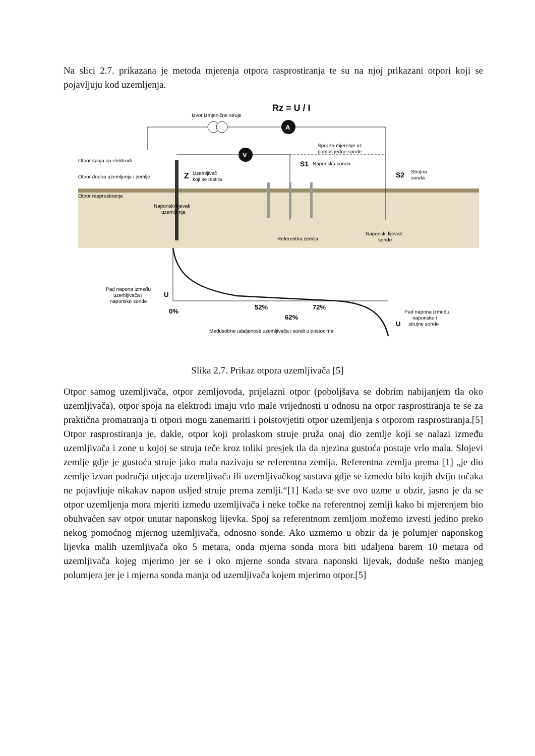Na slici 2.7. prikazana je metoda mjerenja otpora rasprostiranja te su na njoj prikazani otpori koji se pojavljuju kod uzemljenja.
A
V
Rz = U / I
Izvor izmjenične struje
Spoj za mjerenje uz
pomoć jedne sonde
Otpor spoja na elektrodi
Otpor dodira uzemljenja i zemlje
Otpor rasprostiranja
Z
Uzemljivač
koji se testira
S1
Naponska sonda
S2
Strujna
sonda
Naponski lijevak
uzemljenja
Referentna zemlja
Naponski lijevak
sonde
Pad napona između
uzemljivača i
naponske sonde
U
0%
52%
62%
72%
Međusobne udaljenosti uzemljivača i sondi u postocima
U
Pad napona između
naponske i
strujne sonde
Slika 2.7. Prikaz otpora uzemljivača [5]
Otpor samog uzemljivača, otpor zemljovoda, prijelazni otpor (poboljšava se dobrim nabijanjem tla oko uzemljivača), otpor spoja na elektrodi imaju vrlo male vrijednosti u odnosu na otpor rasprostiranja te se za praktična promatranja ti otpori mogu zanemariti i poistovjetiti otpor uzemljenja s otporom rasprostiranja.[5] Otpor rasprostiranja je, dakle, otpor koji prolaskom struje pruža onaj dio zemlje koji se nalazi između uzemljivača i zone u kojoj se struja teče kroz toliki presjek tla da njezina gustoća postaje vrlo mala. Slojevi zemlje gdje je gustoća struje jako mala nazivaju se referentna zemlja. Referentna zemlja prema [1] „je dio zemlje izvan područja utjecaja uzemljivača ili uzemljivačkog sustava gdje se između bilo kojih dviju točaka ne pojavljuje nikakav napon usljed struje prema zemlji.“[1] Kada se sve ovo uzme u obzir, jasno je da se otpor uzemljenja mora mjeriti između uzemljivača i neke točke na referentnoj zemlji kako bi mjerenjem bio obuhvaćen sav otpor unutar naponskog lijevka. Spoj sa referentnom zemljom možemo izvesti jedino preko nekog pomoćnog mjernog uzemljivača, odnosno sonde. Ako uzmemo u obzir da je polumjer naponskog lijevka malih uzemljivača oko 5 metara, onda mjerna sonda mora biti udaljena barem 10 metara od uzemljivača kojeg mjerimo jer se i oko mjerne sonda stvara naponski lijevak, doduše nešto manjeg polumjera jer je i mjerna sonda manja od uzemljivača kojem mjerimo otpor.[5]